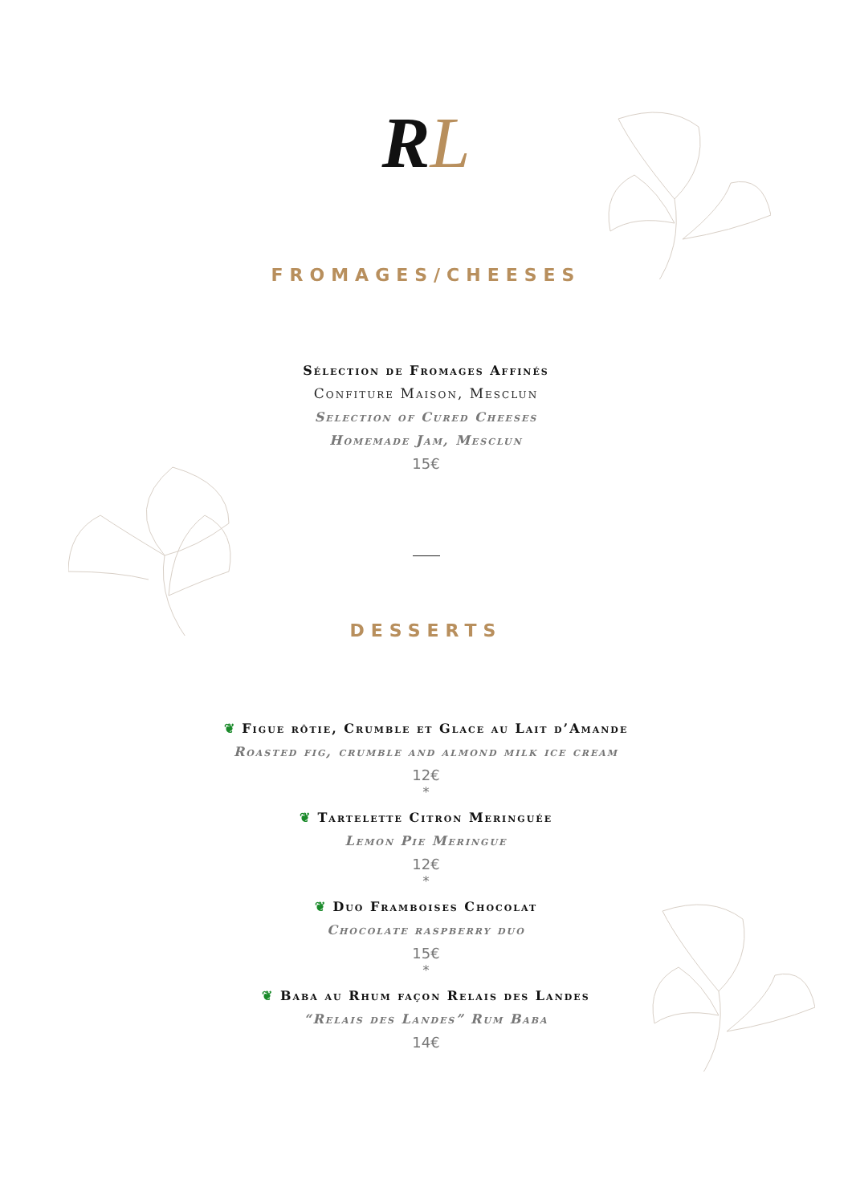RL
FROMAGES/CHEESES
Sélection de Fromages Affinés
Confiture Maison, Mesclun
Selection of Cured Cheeses
Homemade Jam, Mesclun
15€
DESSERTS
❦ Figue rôtie, Crumble et Glace au Lait d’Amande
Roasted fig, crumble and almond milk ice cream
12€
*
❦ Tartelette Citron Meringuée
Lemon Pie Meringue
12€
*
❦ Duo Framboises Chocolat
Chocolate raspberry duo
15€
*
❦ Baba au Rhum façon Relais des Landes
“Relais des Landes” Rum Baba
14€